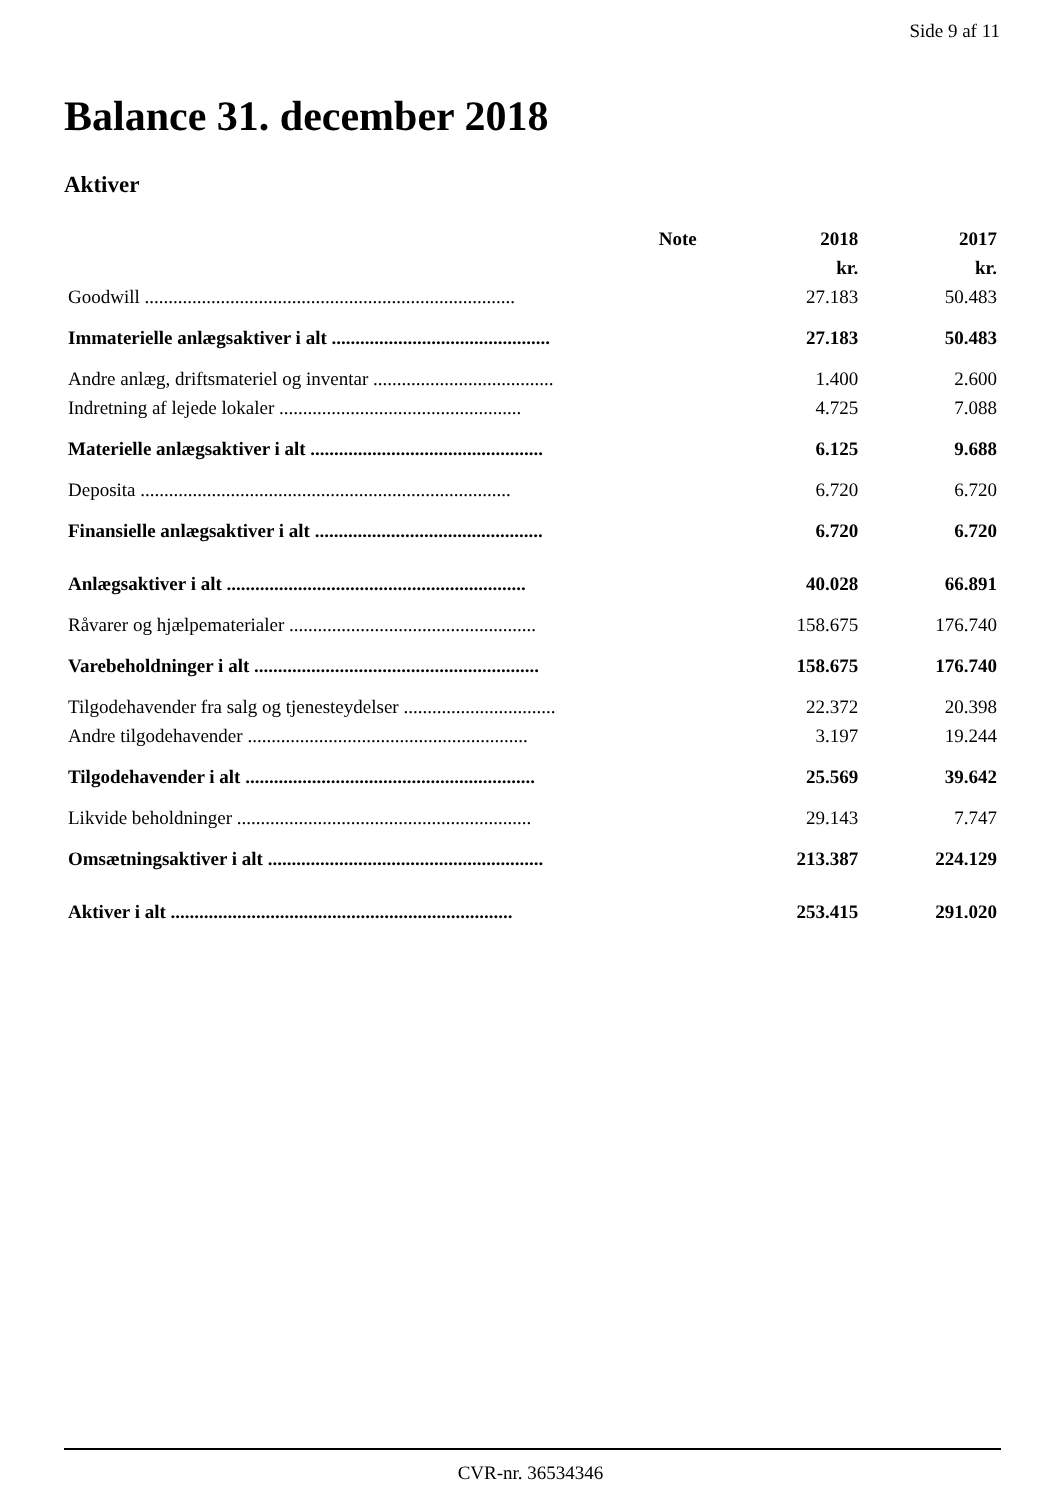Side 9 af 11
Balance 31. december 2018
Aktiver
| | Note | 2018 | 2017 |
| | | kr. | kr. |
| Goodwill .............................................................................. | | 27.183 | 50.483 |
| Immaterielle anlægsaktiver i alt .............................................. | | 27.183 | 50.483 |
| Andre anlæg, driftsmateriel og inventar ...................................... | | 1.400 | 2.600 |
| Indretning af lejede lokaler ................................................... | | 4.725 | 7.088 |
| Materielle anlægsaktiver i alt ................................................. | | 6.125 | 9.688 |
| Deposita .............................................................................. | | 6.720 | 6.720 |
| Finansielle anlægsaktiver i alt ................................................ | | 6.720 | 6.720 |
| Anlægsaktiver i alt ............................................................... | | 40.028 | 66.891 |
| Råvarer og hjælpematerialer .................................................... | | 158.675 | 176.740 |
| Varebeholdninger i alt ............................................................ | | 158.675 | 176.740 |
| Tilgodehavender fra salg og tjenesteydelser ................................ | | 22.372 | 20.398 |
| Andre tilgodehavender ........................................................... | | 3.197 | 19.244 |
| Tilgodehavender i alt ............................................................. | | 25.569 | 39.642 |
| Likvide beholdninger .............................................................. | | 29.143 | 7.747 |
| Omsætningsaktiver i alt .......................................................... | | 213.387 | 224.129 |
| Aktiver i alt ........................................................................ | | 253.415 | 291.020 |
CVR-nr. 36534346